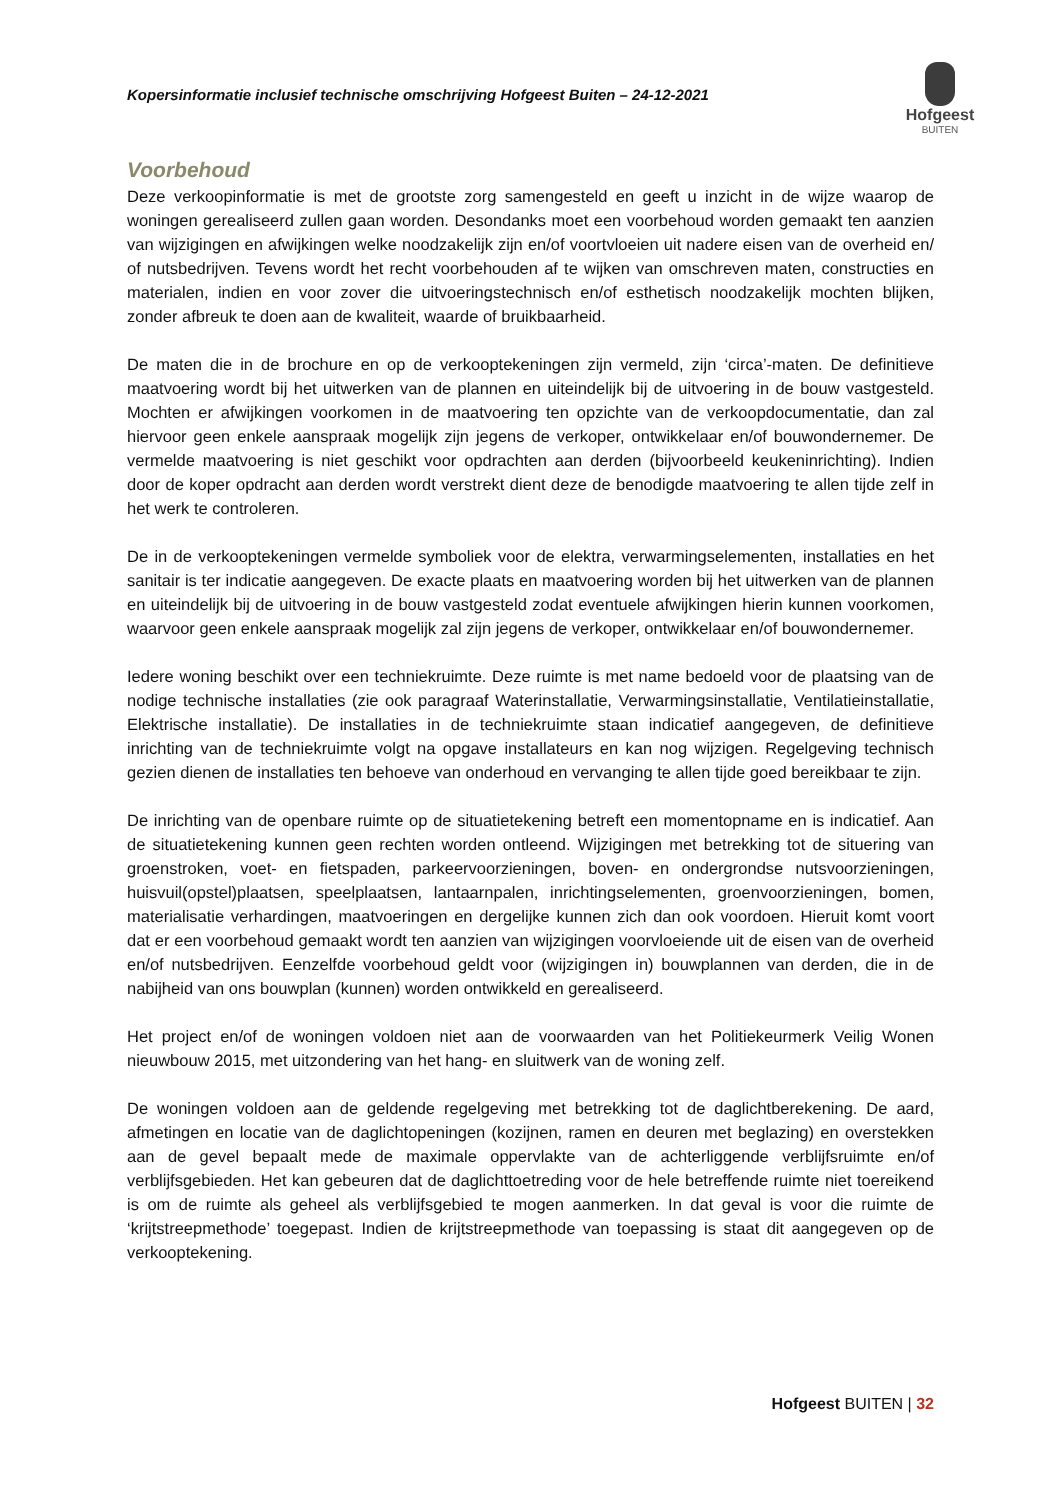Kopersinformatie inclusief technische omschrijving Hofgeest Buiten – 24-12-2021
Hofgeest
BUITEN
Voorbehoud
Deze verkoopinformatie is met de grootste zorg samengesteld en geeft u inzicht in de wijze waarop de woningen gerealiseerd zullen gaan worden. Desondanks moet een voorbehoud worden gemaakt ten aanzien van wijzigingen en afwijkingen welke noodzakelijk zijn en/of voortvloeien uit nadere eisen van de overheid en/ of nutsbedrijven. Tevens wordt het recht voorbehouden af te wijken van omschreven maten, constructies en materialen, indien en voor zover die uitvoeringstechnisch en/of esthetisch noodzakelijk mochten blijken, zonder afbreuk te doen aan de kwaliteit, waarde of bruikbaarheid.
De maten die in de brochure en op de verkooptekeningen zijn vermeld, zijn ‘circa’-maten. De definitieve maatvoering wordt bij het uitwerken van de plannen en uiteindelijk bij de uitvoering in de bouw vastgesteld. Mochten er afwijkingen voorkomen in de maatvoering ten opzichte van de verkoopdocumentatie, dan zal hiervoor geen enkele aanspraak mogelijk zijn jegens de verkoper, ontwikkelaar en/of bouwondernemer. De vermelde maatvoering is niet geschikt voor opdrachten aan derden (bijvoorbeeld keukeninrichting). Indien door de koper opdracht aan derden wordt verstrekt dient deze de benodigde maatvoering te allen tijde zelf in het werk te controleren.
De in de verkooptekeningen vermelde symboliek voor de elektra, verwarmingselementen, installaties en het sanitair is ter indicatie aangegeven. De exacte plaats en maatvoering worden bij het uitwerken van de plannen en uiteindelijk bij de uitvoering in de bouw vastgesteld zodat eventuele afwijkingen hierin kunnen voorkomen, waarvoor geen enkele aanspraak mogelijk zal zijn jegens de verkoper, ontwikkelaar en/of bouwondernemer.
Iedere woning beschikt over een techniekruimte. Deze ruimte is met name bedoeld voor de plaatsing van de nodige technische installaties (zie ook paragraaf Waterinstallatie, Verwarmingsinstallatie, Ventilatieinstallatie, Elektrische installatie). De installaties in de techniekruimte staan indicatief aangegeven, de definitieve inrichting van de techniekruimte volgt na opgave installateurs en kan nog wijzigen. Regelgeving technisch gezien dienen de installaties ten behoeve van onderhoud en vervanging te allen tijde goed bereikbaar te zijn.
De inrichting van de openbare ruimte op de situatietekening betreft een momentopname en is indicatief. Aan de situatietekening kunnen geen rechten worden ontleend. Wijzigingen met betrekking tot de situering van groenstroken, voet- en fietspaden, parkeervoorzieningen, boven- en ondergrondse nutsvoorzieningen, huisvuil(opstel)plaatsen, speelplaatsen, lantaarnpalen, inrichtingselementen, groenvoorzieningen, bomen, materialisatie verhardingen, maatvoeringen en dergelijke kunnen zich dan ook voordoen. Hieruit komt voort dat er een voorbehoud gemaakt wordt ten aanzien van wijzigingen voorvloeiende uit de eisen van de overheid en/of nutsbedrijven. Eenzelfde voorbehoud geldt voor (wijzigingen in) bouwplannen van derden, die in de nabijheid van ons bouwplan (kunnen) worden ontwikkeld en gerealiseerd.
Het project en/of de woningen voldoen niet aan de voorwaarden van het Politiekeurmerk Veilig Wonen nieuwbouw 2015, met uitzondering van het hang- en sluitwerk van de woning zelf.
De woningen voldoen aan de geldende regelgeving met betrekking tot de daglichtberekening. De aard, afmetingen en locatie van de daglichtopeningen (kozijnen, ramen en deuren met beglazing) en overstekken aan de gevel bepaalt mede de maximale oppervlakte van de achterliggende verblijfsruimte en/of verblijfsgebieden. Het kan gebeuren dat de daglichttoetreding voor de hele betreffende ruimte niet toereikend is om de ruimte als geheel als verblijfsgebied te mogen aanmerken. In dat geval is voor die ruimte de ‘krijtstreepmethode’ toegepast. Indien de krijtstreepmethode van toepassing is staat dit aangegeven op de verkooptekening.
Hofgeest BUITEN | 32